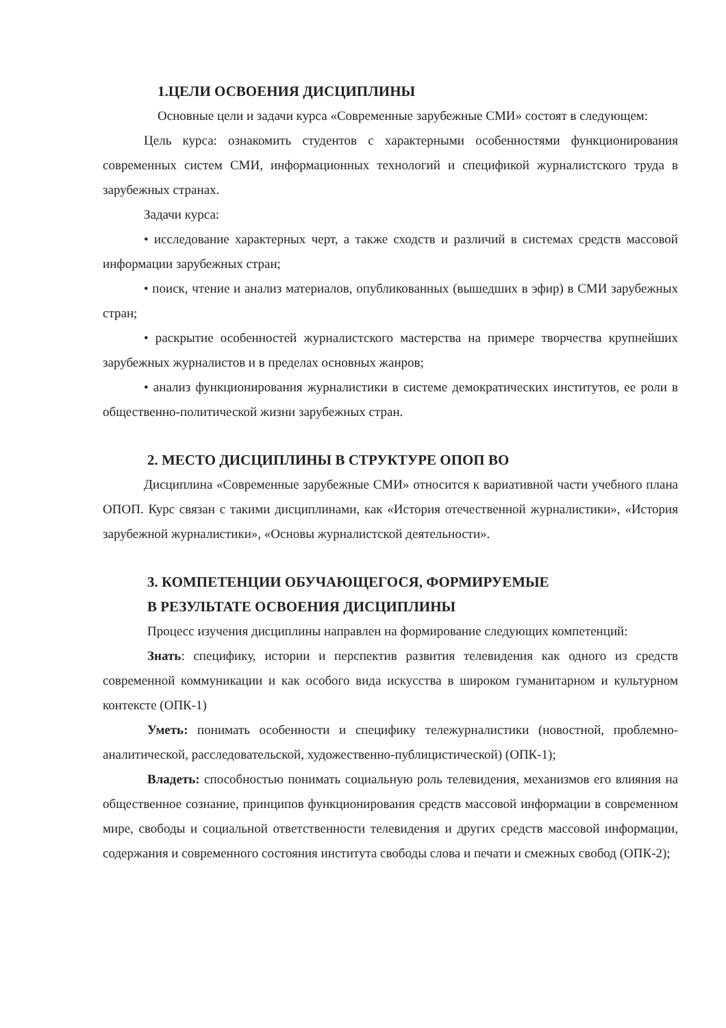1.ЦЕЛИ ОСВОЕНИЯ ДИСЦИПЛИНЫ
Основные цели и задачи курса «Современные зарубежные СМИ» состоят в следующем:
Цель курса: ознакомить студентов с характерными особенностями функционирования современных систем СМИ, информационных технологий и спецификой журналистского труда в зарубежных странах.
Задачи курса:
• исследование характерных черт, а также сходств и различий в системах средств массовой информации зарубежных стран;
• поиск, чтение и анализ материалов, опубликованных (вышедших в эфир) в СМИ зарубежных стран;
• раскрытие особенностей журналистского мастерства на примере творчества крупнейших зарубежных журналистов и в пределах основных жанров;
• анализ функционирования журналистики в системе демократических институтов, ее роли в общественно-политической жизни зарубежных стран.
2. МЕСТО ДИСЦИПЛИНЫ В СТРУКТУРЕ ОПОП ВО
Дисциплина «Современные зарубежные СМИ» относится к вариативной части учебного плана ОПОП. Курс связан с такими дисциплинами, как «История отечественной журналистики», «История зарубежной журналистики», «Основы журналистской деятельности».
3. КОМПЕТЕНЦИИ ОБУЧАЮЩЕГОСЯ, ФОРМИРУЕМЫЕ
В РЕЗУЛЬТАТЕ ОСВОЕНИЯ ДИСЦИПЛИНЫ
Процесс изучения дисциплины направлен на формирование следующих компетенций:
Знать: специфику, истории и перспектив развития телевидения как одного из средств современной коммуникации и как особого вида искусства в широком гуманитарном и культурном контексте (ОПК-1)
Уметь: понимать особенности и специфику тележурналистики (новостной, проблемно-аналитической, расследовательской, художественно-публицистической) (ОПК-1);
Владеть: способностью понимать социальную роль телевидения, механизмов его влияния на общественное сознание, принципов функционирования средств массовой информации в современном мире, свободы и социальной ответственности телевидения и других средств массовой информации, содержания и современного состояния института свободы слова и печати и смежных свобод (ОПК-2);